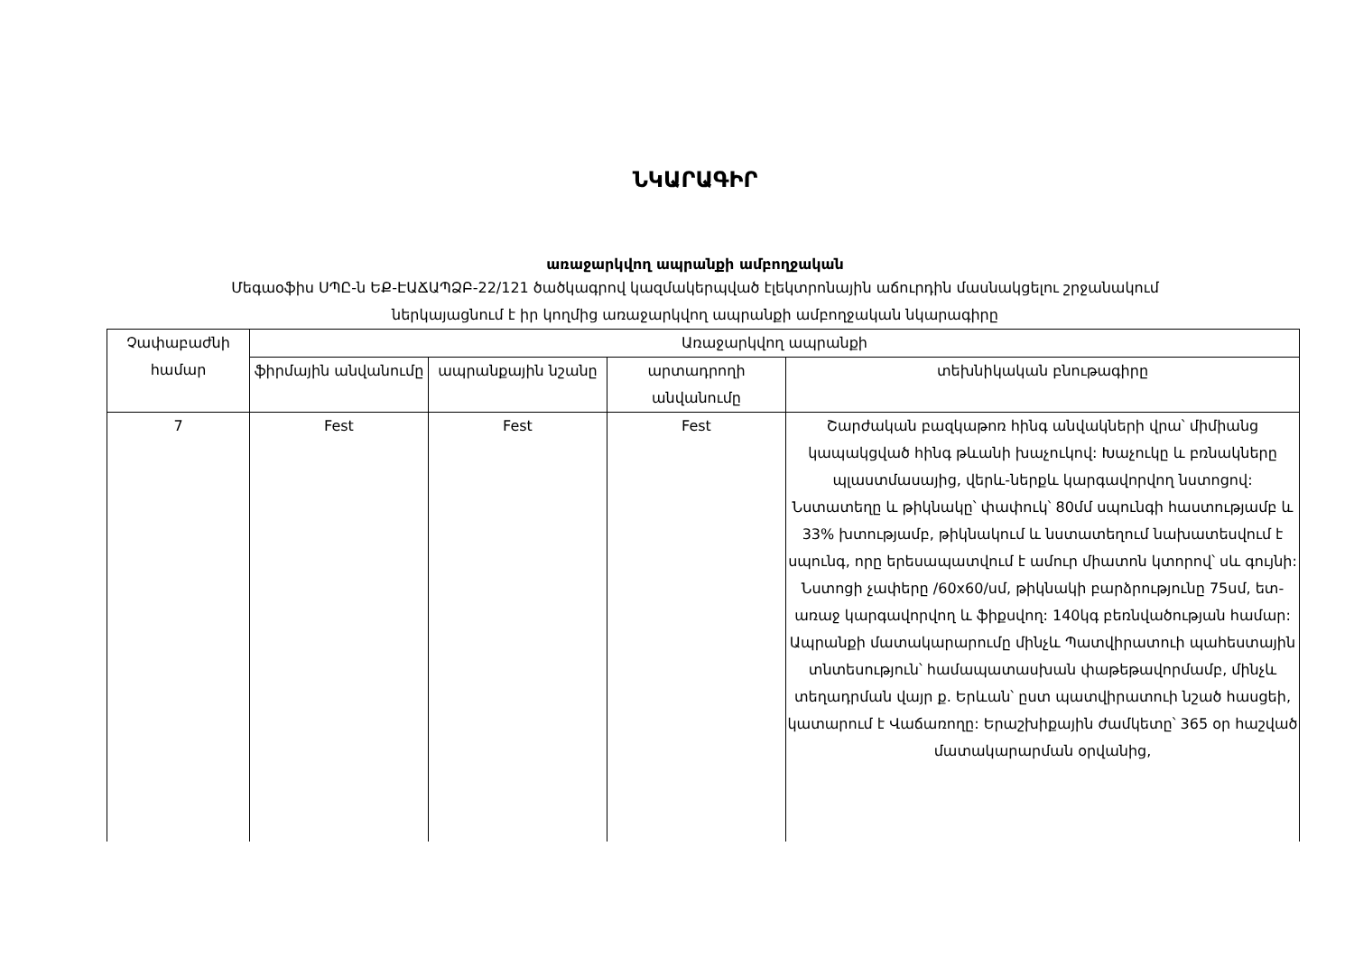ՆԿԱՐԱԳԻՐ
առաջարկվող ապրանքի ամբողջական
Մեգաօֆիս ՍՊԸ-ն ԵՔ-ԷԱՃԱՊՁԲ-22/121 ծածկագրով կազմակերպված էլեկտրոնային աճուրդին մասնակցելու շրջանակում
ներկայացնում է իր կողմից առաջարկվող ապրանքի ամբողջական նկարագիրը
| Չափաբաժնի համար | Առաջարկվող ապրանքի | | | |
| --- | --- | --- | --- | --- |
| | ֆիրմային անվանումը | ապրանքային նշանը | արտադրողի անվանումը | տեխնիկական բնութագիրը |
| 7 | Fest | Fest | Fest | Շարժական բազկաթոռ հինգ անվակների վրա՝ միմիանց կապակցված հինգ թևանի խաչուկով: Խաչուկը և բռնակները պլաստմասայից, վերև-ներքև կարգավորվող նստոցով: Նստատեղը և թիկնակը՝ փափուկ՝ 80մմ սպունգի հաստությամբ և 33% խտությամբ, թիկնակում և նստատեղում նախատեսվում է սպունգ, որը երեսապատվում է ամուր միատոն կտորով՝ սև գույնի: Նստոցի չափերը /60x60/սմ, թիկնակի բարձրությունը 75սմ, ետ-առաջ կարգավորվող և ֆիքսվող: 140կգ բեռնվածության համար: Ապրանքի մատակարարումը մինչև Պատվիրատուի պահեստային տնտեսություն՝ համապատասխան փաթեթավորմամբ, մինչև տեղադրման վայր ք. Երևան՝ ըստ պատվիրատուի նշած հասցեի, կատարում է Վաճառողը: Երաշխիքային ժամկետը՝ 365 օր հաշված մատակարարման օրվանից, |